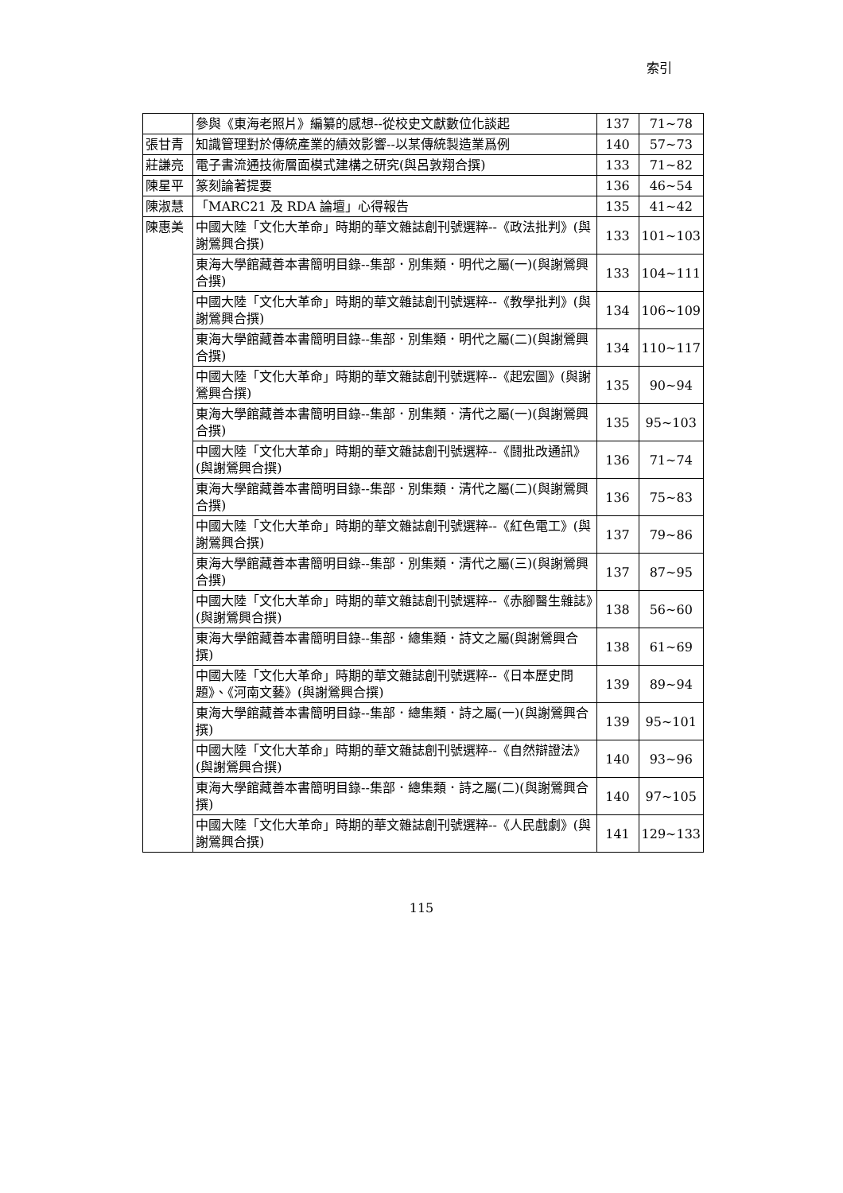索引
| | 參與《東海老照片》編纂的感想--從校史文獻數位化談起 | 137 | 71~78 |
| 張甘青 | 知識管理對於傳統產業的績效影響--以某傳統製造業爲例 | 140 | 57~73 |
| 莊謙亮 | 電子書流通技術層面模式建構之研究(與呂敦翔合撰) | 133 | 71~82 |
| 陳星平 | 篆刻論著提要 | 136 | 46~54 |
| 陳淑慧 | 「MARC21 及 RDA 論壇」心得報告 | 135 | 41~42 |
| 陳惠美 | 中國大陸「文化大革命」時期的華文雜誌創刊號選粹--《政法批判》(與謝鶯興合撰) | 133 | 101~103 |
| | 東海大學館藏善本書簡明目錄--集部．別集類．明代之屬(一)(與謝鶯興合撰) | 133 | 104~111 |
| | 中國大陸「文化大革命」時期的華文雜誌創刊號選粹--《教學批判》(與謝鶯興合撰) | 134 | 106~109 |
| | 東海大學館藏善本書簡明目錄--集部．別集類．明代之屬(二)(與謝鶯興合撰) | 134 | 110~117 |
| | 中國大陸「文化大革命」時期的華文雜誌創刊號選粹--《起宏圖》(與謝鶯興合撰) | 135 | 90~94 |
| | 東海大學館藏善本書簡明目錄--集部．別集類．清代之屬(一)(與謝鶯興合撰) | 135 | 95~103 |
| | 中國大陸「文化大革命」時期的華文雜誌創刊號選粹--《鬪批改通訊》(與謝鶯興合撰) | 136 | 71~74 |
| | 東海大學館藏善本書簡明目錄--集部．別集類．清代之屬(二)(與謝鶯興合撰) | 136 | 75~83 |
| | 中國大陸「文化大革命」時期的華文雜誌創刊號選粹--《紅色電工》(與謝鶯興合撰) | 137 | 79~86 |
| | 東海大學館藏善本書簡明目錄--集部．別集類．清代之屬(三)(與謝鶯興合撰) | 137 | 87~95 |
| | 中國大陸「文化大革命」時期的華文雜誌創刊號選粹--《赤腳醫生雜誌》(與謝鶯興合撰) | 138 | 56~60 |
| | 東海大學館藏善本書簡明目錄--集部．總集類．詩文之屬(與謝鶯興合撰) | 138 | 61~69 |
| | 中國大陸「文化大革命」時期的華文雜誌創刊號選粹--《日本歷史問題》、《河南文藝》(與謝鶯興合撰) | 139 | 89~94 |
| | 東海大學館藏善本書簡明目錄--集部．總集類．詩之屬(一)(與謝鶯興合撰) | 139 | 95~101 |
| | 中國大陸「文化大革命」時期的華文雜誌創刊號選粹--《自然辯證法》(與謝鶯興合撰) | 140 | 93~96 |
| | 東海大學館藏善本書簡明目錄--集部．總集類．詩之屬(二)(與謝鶯興合撰) | 140 | 97~105 |
| | 中國大陸「文化大革命」時期的華文雜誌創刊號選粹--《人民戲劇》(與謝鶯興合撰) | 141 | 129~133 |
115